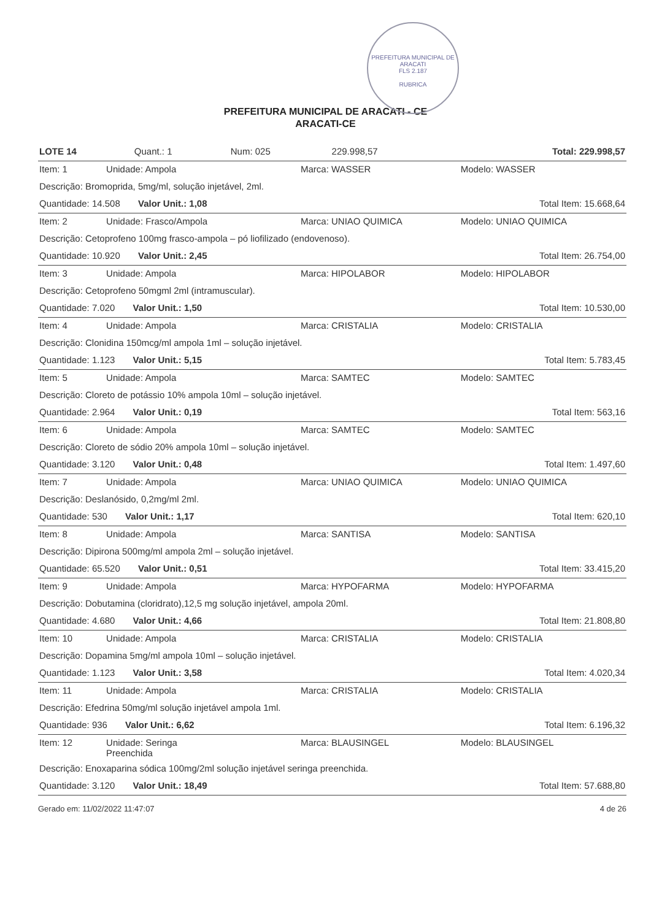PREFEITURA MUNICIPAL DE ARACATI
FLS 2.187
RUBRICA
PREFEITURA MUNICIPAL DE ARACATI - CE
ARACATI-CE
| LOTE 14 | Quant.: 1 | Num: 025 | 229.998,57 | Total: 229.998,57 |
| Item: 1 | Unidade: Ampola | Marca: WASSER | Modelo: WASSER |
| Descrição: Bromoprida, 5mg/ml, solução injetável, 2ml. | | | |
| Quantidade: 14.508 Valor Unit.: 1,08 | | Total Item: 15.668,64 | |
| Item: 2 | Unidade: Frasco/Ampola | Marca: UNIAO QUIMICA | Modelo: UNIAO QUIMICA |
| Descrição: Cetoprofeno 100mg frasco-ampola – pó liofilizado (endovenoso). | | | |
| Quantidade: 10.920 Valor Unit.: 2,45 | | Total Item: 26.754,00 | |
| Item: 3 | Unidade: Ampola | Marca: HIPOLABOR | Modelo: HIPOLABOR |
| Descrição: Cetoprofeno 50mgml 2ml (intramuscular). | | | |
| Quantidade: 7.020 Valor Unit.: 1,50 | | Total Item: 10.530,00 | |
| Item: 4 | Unidade: Ampola | Marca: CRISTALIA | Modelo: CRISTALIA |
| Descrição: Clonidina 150mcg/ml ampola 1ml – solução injetável. | | | |
| Quantidade: 1.123 Valor Unit.: 5,15 | | Total Item: 5.783,45 | |
| Item: 5 | Unidade: Ampola | Marca: SAMTEC | Modelo: SAMTEC |
| Descrição: Cloreto de potássio 10% ampola 10ml – solução injetável. | | | |
| Quantidade: 2.964 Valor Unit.: 0,19 | | Total Item: 563,16 | |
| Item: 6 | Unidade: Ampola | Marca: SAMTEC | Modelo: SAMTEC |
| Descrição: Cloreto de sódio 20% ampola 10ml – solução injetável. | | | |
| Quantidade: 3.120 Valor Unit.: 0,48 | | Total Item: 1.497,60 | |
| Item: 7 | Unidade: Ampola | Marca: UNIAO QUIMICA | Modelo: UNIAO QUIMICA |
| Descrição: Deslanósido, 0,2mg/ml 2ml. | | | |
| Quantidade: 530 Valor Unit.: 1,17 | | Total Item: 620,10 | |
| Item: 8 | Unidade: Ampola | Marca: SANTISA | Modelo: SANTISA |
| Descrição: Dipirona 500mg/ml ampola 2ml – solução injetável. | | | |
| Quantidade: 65.520 Valor Unit.: 0,51 | | Total Item: 33.415,20 | |
| Item: 9 | Unidade: Ampola | Marca: HYPOFARMA | Modelo: HYPOFARMA |
| Descrição: Dobutamina (cloridrato),12,5 mg solução injetável, ampola 20ml. | | | |
| Quantidade: 4.680 Valor Unit.: 4,66 | | Total Item: 21.808,80 | |
| Item: 10 | Unidade: Ampola | Marca: CRISTALIA | Modelo: CRISTALIA |
| Descrição: Dopamina 5mg/ml ampola 10ml – solução injetável. | | | |
| Quantidade: 1.123 Valor Unit.: 3,58 | | Total Item: 4.020,34 | |
| Item: 11 | Unidade: Ampola | Marca: CRISTALIA | Modelo: CRISTALIA |
| Descrição: Efedrina 50mg/ml solução injetável ampola 1ml. | | | |
| Quantidade: 936 Valor Unit.: 6,62 | | Total Item: 6.196,32 | |
| Item: 12 | Unidade: Seringa Preenchida | Marca: BLAUSINGEL | Modelo: BLAUSINGEL |
| Descrição: Enoxaparina sódica 100mg/2ml solução injetável seringa preenchida. | | | |
| Quantidade: 3.120 Valor Unit.: 18,49 | | Total Item: 57.688,80 | |
Gerado em: 11/02/2022 11:47:07 4 de 26